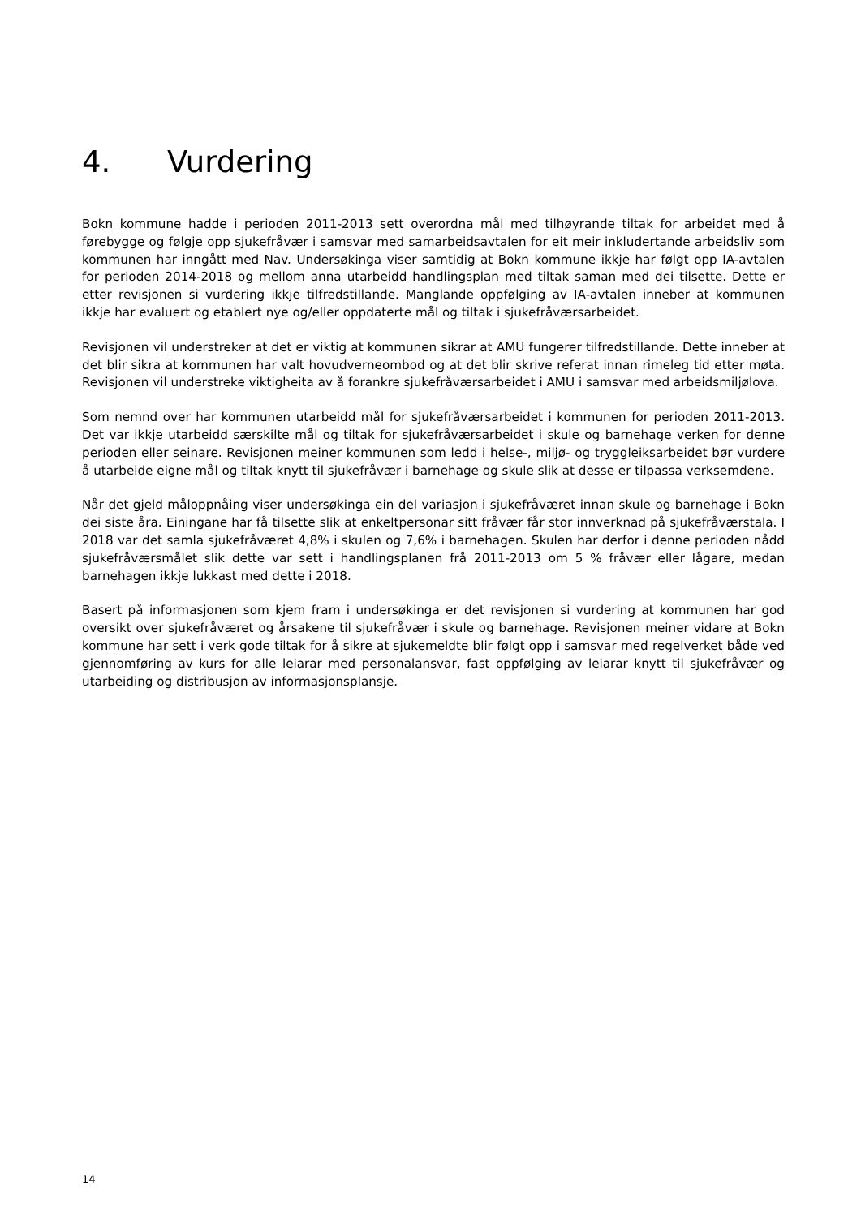4. Vurdering
Bokn kommune hadde i perioden 2011-2013 sett overordna mål med tilhøyrande tiltak for arbeidet med å førebygge og følgje opp sjukefråvær i samsvar med samarbeidsavtalen for eit meir inkludertande arbeidsliv som kommunen har inngått med Nav. Undersøkinga viser samtidig at Bokn kommune ikkje har følgt opp IA-avtalen for perioden 2014-2018 og mellom anna utarbeidd handlingsplan med tiltak saman med dei tilsette. Dette er etter revisjonen si vurdering ikkje tilfredstillande. Manglande oppfølging av IA-avtalen inneber at kommunen ikkje har evaluert og etablert nye og/eller oppdaterte mål og tiltak i sjukefråværsarbeidet.
Revisjonen vil understreker at det er viktig at kommunen sikrar at AMU fungerer tilfredstillande. Dette inneber at det blir sikra at kommunen har valt hovudverneombod og at det blir skrive referat innan rimeleg tid etter møta. Revisjonen vil understreke viktigheita av å forankre sjukefråværsarbeidet i AMU i samsvar med arbeidsmiljølova.
Som nemnd over har kommunen utarbeidd mål for sjukefråværsarbeidet i kommunen for perioden 2011-2013. Det var ikkje utarbeidd særskilte mål og tiltak for sjukefråværsarbeidet i skule og barnehage verken for denne perioden eller seinare. Revisjonen meiner kommunen som ledd i helse-, miljø- og tryggleiksarbeidet bør vurdere å utarbeide eigne mål og tiltak knytt til sjukefråvær i barnehage og skule slik at desse er tilpassa verksemdene.
Når det gjeld måloppnåing viser undersøkinga ein del variasjon i sjukefråværet innan skule og barnehage i Bokn dei siste åra. Einingane har få tilsette slik at enkeltpersonar sitt fråvær får stor innverknad på sjukefråværstala. I 2018 var det samla sjukefråværet 4,8% i skulen og 7,6% i barnehagen. Skulen har derfor i denne perioden nådd sjukefråværsmålet slik dette var sett i handlingsplanen frå 2011-2013 om 5 % fråvær eller lågare, medan barnehagen ikkje lukkast med dette i 2018.
Basert på informasjonen som kjem fram i undersøkinga er det revisjonen si vurdering at kommunen har god oversikt over sjukefråværet og årsakene til sjukefråvær i skule og barnehage. Revisjonen meiner vidare at Bokn kommune har sett i verk gode tiltak for å sikre at sjukemeldte blir følgt opp i samsvar med regelverket både ved gjennomføring av kurs for alle leiarar med personalansvar, fast oppfølging av leiarar knytt til sjukefråvær og utarbeiding og distribusjon av informasjonsplansje.
14